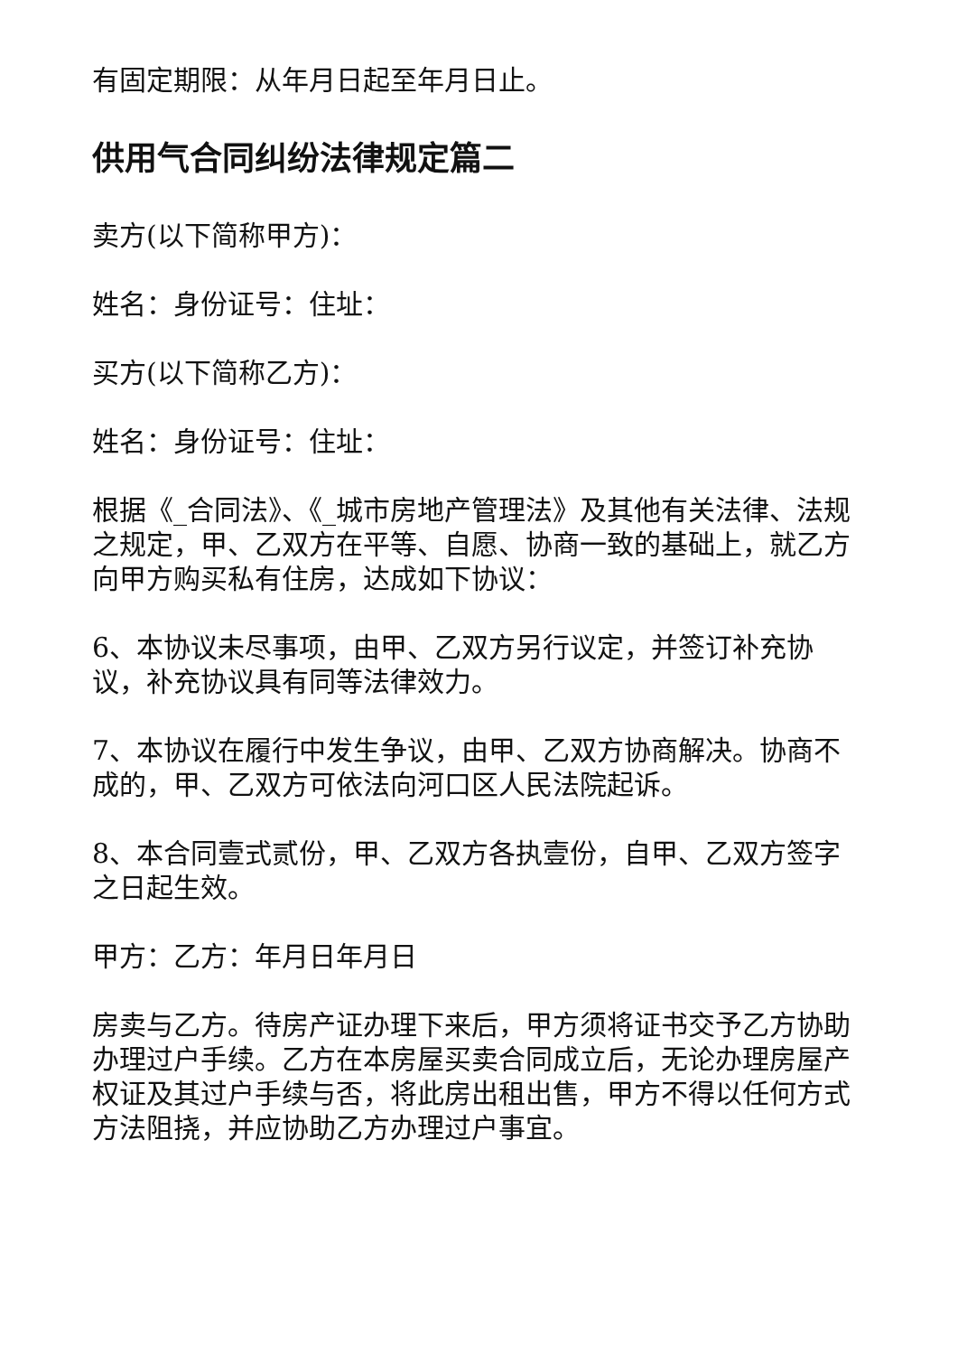有固定期限：从年月日起至年月日止。
供用气合同纠纷法律规定篇二
卖方(以下简称甲方)：
姓名：身份证号：住址：
买方(以下简称乙方)：
姓名：身份证号：住址：
根据《_合同法》、《_城市房地产管理法》及其他有关法律、法规之规定，甲、乙双方在平等、自愿、协商一致的基础上，就乙方向甲方购买私有住房，达成如下协议：
6、本协议未尽事项，由甲、乙双方另行议定，并签订补充协议，补充协议具有同等法律效力。
7、本协议在履行中发生争议，由甲、乙双方协商解决。协商不成的，甲、乙双方可依法向河口区人民法院起诉。
8、本合同壹式贰份，甲、乙双方各执壹份，自甲、乙双方签字之日起生效。
甲方：乙方：年月日年月日
房卖与乙方。待房产证办理下来后，甲方须将证书交予乙方协助办理过户手续。乙方在本房屋买卖合同成立后，无论办理房屋产权证及其过户手续与否，将此房出租出售，甲方不得以任何方式方法阻挠，并应协助乙方办理过户事宜。